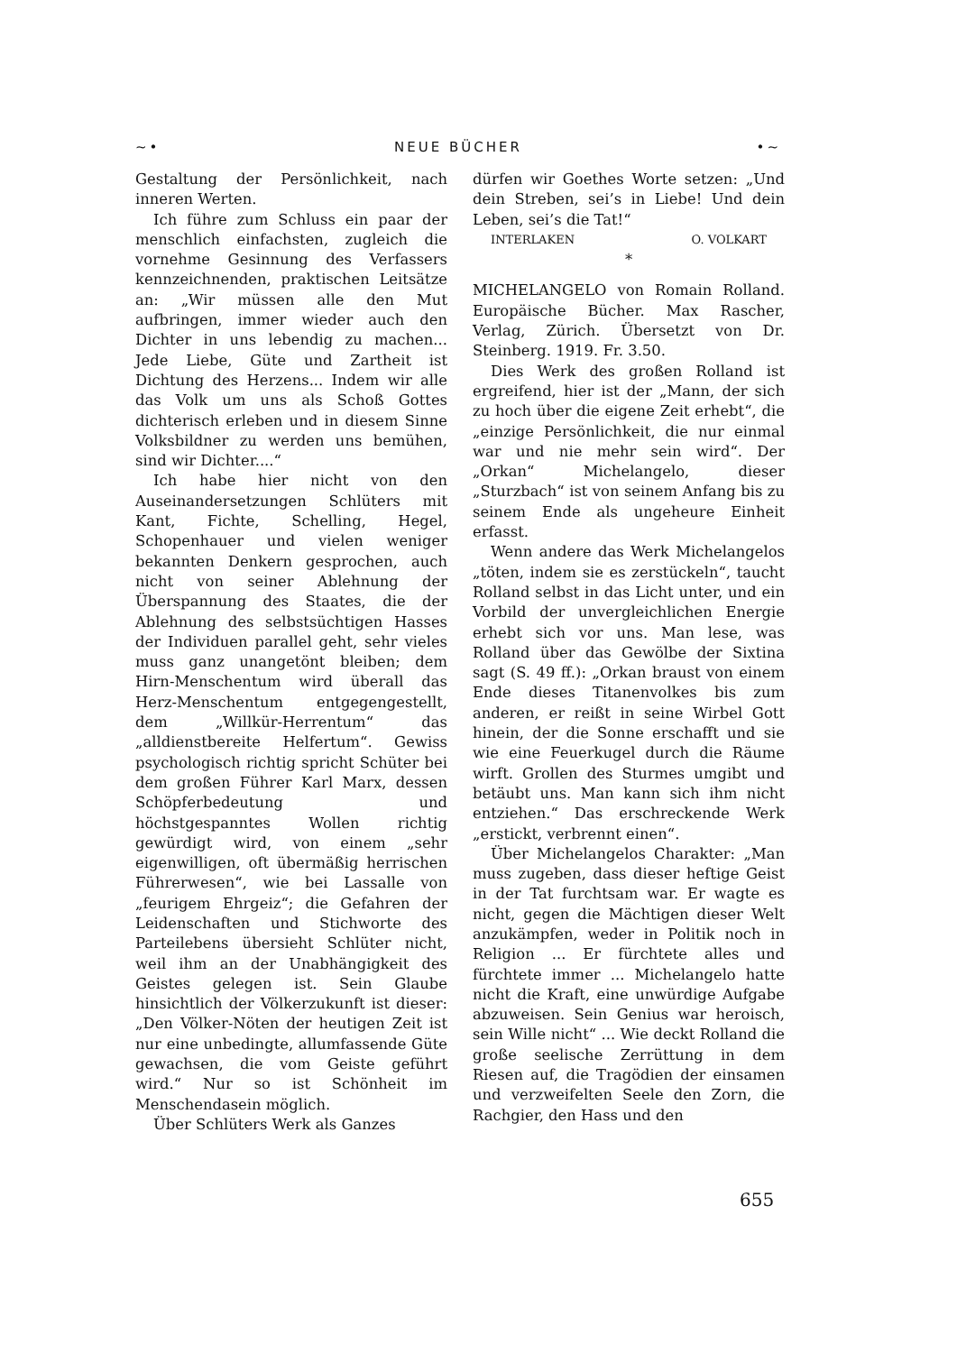~• NEUE BÜCHER •~
Gestaltung der Persönlichkeit, nach inneren Werten.
Ich führe zum Schluss ein paar der menschlich einfachsten, zugleich die vornehme Gesinnung des Verfassers kennzeichnenden, praktischen Leitsätze an: „Wir müssen alle den Mut aufbringen, immer wieder auch den Dichter in uns lebendig zu machen... Jede Liebe, Güte und Zartheit ist Dichtung des Herzens... Indem wir alle das Volk um uns als Schoß Gottes dichterisch erleben und in diesem Sinne Volksbildner zu werden uns bemühen, sind wir Dichter....“
Ich habe hier nicht von den Auseinandersetzungen Schlüters mit Kant, Fichte, Schelling, Hegel, Schopenhauer und vielen weniger bekannten Denkern gesprochen, auch nicht von seiner Ablehnung der Überspannung des Staates, die der Ablehnung des selbstsüchtigen Hasses der Individuen parallel geht, sehr vieles muss ganz unangetönt bleiben; dem Hirn-Menschentum wird überall das Herz-Menschentum entgegengestellt, dem „Willkür-Herrentum“ das „alldienstbereite Helfertum“. Gewiss psychologisch richtig spricht Schüter bei dem großen Führer Karl Marx, dessen Schöpferbedeutung und höchstgespanntes Wollen richtig gewürdigt wird, von einem „sehr eigenwilligen, oft übermäßig herrischen Führerwesen“, wie bei Lassalle von „feurigem Ehrgeiz“; die Gefahren der Leidenschaften und Stichworte des Parteilebens übersieht Schlüter nicht, weil ihm an der Unabhängigkeit des Geistes gelegen ist. Sein Glaube hinsichtlich der Völkerzukunft ist dieser: „Den Völker-Nöten der heutigen Zeit ist nur eine unbedingte, allumfassende Güte gewachsen, die vom Geiste geführt wird.“ Nur so ist Schönheit im Menschendasein möglich.
Über Schlüters Werk als Ganzes
dürfen wir Goethes Worte setzen: „Und dein Streben, sei’s in Liebe! Und dein Leben, sei’s die Tat!“
INTERLAKEN O. VOLKART
*
MICHELANGELO von Romain Rolland. Europäische Bücher. Max Rascher, Verlag, Zürich. Übersetzt von Dr. Steinberg. 1919. Fr. 3.50.
Dies Werk des großen Rolland ist ergreifend, hier ist der „Mann, der sich zu hoch über die eigene Zeit erhebt“, die „einzige Persönlichkeit, die nur einmal war und nie mehr sein wird“. Der „Orkan“ Michelangelo, dieser „Sturzbach“ ist von seinem Anfang bis zu seinem Ende als ungeheure Einheit erfasst.
Wenn andere das Werk Michelangelos „töten, indem sie es zerstückeln“, taucht Rolland selbst in das Licht unter, und ein Vorbild der unvergleichlichen Energie erhebt sich vor uns. Man lese, was Rolland über das Gewölbe der Sixtina sagt (S. 49 ff.): „Orkan braust von einem Ende dieses Titanenvolkes bis zum anderen, er reißt in seine Wirbel Gott hinein, der die Sonne erschafft und sie wie eine Feuerkugel durch die Räume wirft. Grollen des Sturmes umgibt und betäubt uns. Man kann sich ihm nicht entziehen.“ Das erschreckende Werk „erstickt, verbrennt einen“.
Über Michelangelos Charakter: „Man muss zugeben, dass dieser heftige Geist in der Tat furchtsam war. Er wagte es nicht, gegen die Mächtigen dieser Welt anzukämpfen, weder in Politik noch in Religion ... Er fürchtete alles und fürchtete immer ... Michelangelo hatte nicht die Kraft, eine unwürdige Aufgabe abzuweisen. Sein Genius war heroisch, sein Wille nicht“ ... Wie deckt Rolland die große seelische Zerrüttung in dem Riesen auf, die Tragödien der einsamen und verzweifelten Seele den Zorn, die Rachgier, den Hass und den
655